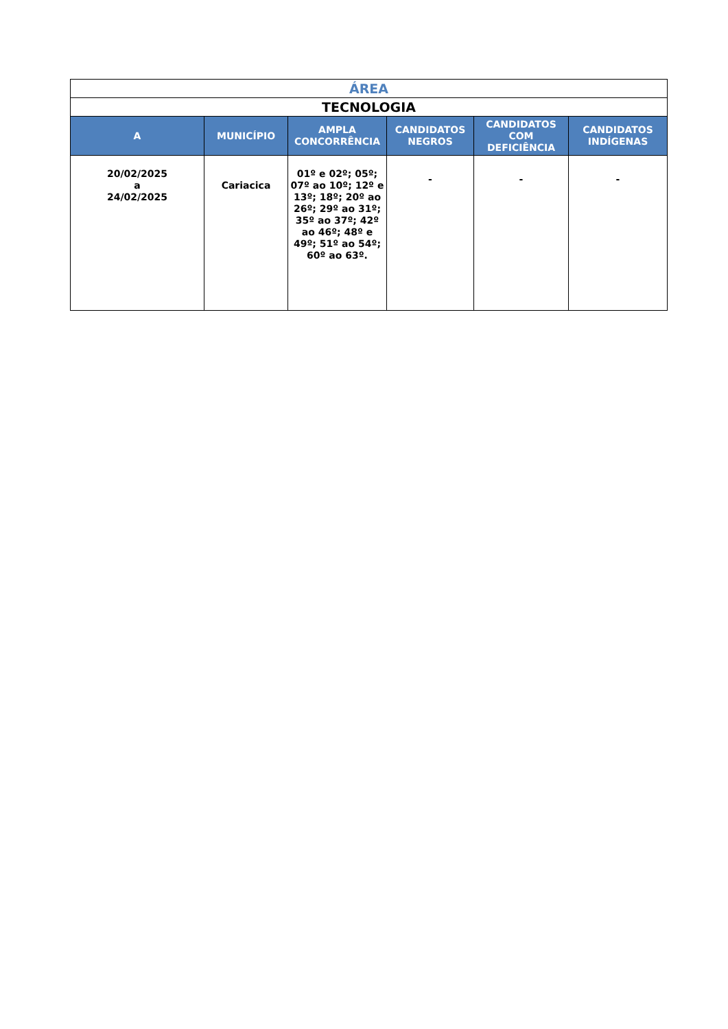| ÁREA | | | | | |
| TECNOLOGIA | | | | | |
| A | MUNICÍPIO | AMPLA CONCORRÊNCIA | CANDIDATOS NEGROS | CANDIDATOS COM DEFICIÊNCIA | CANDIDATOS INDÍGENAS |
| 20/02/2025 a 24/02/2025 | Cariacica | 01º e 02º; 05º; 07º ao 10º; 12º e 13º; 18º; 20º ao 26º; 29º ao 31º; 35º ao 37º; 42º ao 46º; 48º e 49º; 51º ao 54º; 60º ao 63º. | - | - | - |